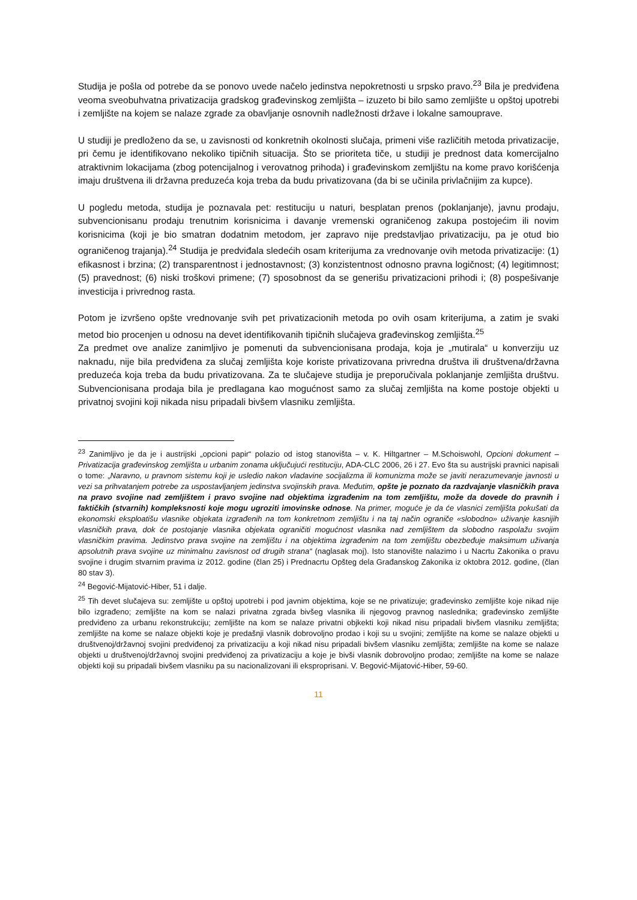Studija je pošla od potrebe da se ponovo uvede načelo jedinstva nepokretnosti u srpsko pravo.<sup>23</sup> Bila je predviđena veoma sveobuhvatna privatizacija gradskog građevinskog zemljišta – izuzeto bi bilo samo zemljište u opštoj upotrebi i zemljište na kojem se nalaze zgrade za obavljanje osnovnih nadležnosti države i lokalne samouprave.
U studiji je predloženo da se, u zavisnosti od konkretnih okolnosti slučaja, primeni više različitih metoda privatizacije, pri čemu je identifikovano nekoliko tipičnih situacija. Što se prioriteta tiče, u studiji je prednost data komercijalno atraktivnim lokacijama (zbog potencijalnog i verovatnog prihoda) i građevinskom zemljištu na kome pravo korišćenja imaju društvena ili državna preduzeća koja treba da budu privatizovana (da bi se učinila privlačnijim za kupce).
U pogledu metoda, studija je poznavala pet: restituciju u naturi, besplatan prenos (poklanjanje), javnu prodaju, subvencionisanu prodaju trenutnim korisnicima i davanje vremenski ograničenog zakupa postojećim ili novim korisnicima (koji je bio smatran dodatnim metodom, jer zapravo nije predstavljao privatizaciju, pa je otud bio ograničenog trajanja).<sup>24</sup> Studija je predviđala sledećih osam kriterijuma za vrednovanje ovih metoda privatizacije: (1) efikasnost i brzina; (2) transparentnost i jednostavnost; (3) konzistentnost odnosno pravna logičnost; (4) legitimnost; (5) pravednost; (6) niski troškovi primene; (7) sposobnost da se generišu privatizacioni prihodi i; (8) pospešivanje investicija i privrednog rasta.
Potom je izvršeno opšte vrednovanje svih pet privatizacionih metoda po ovih osam kriterijuma, a zatim je svaki metod bio procenjen u odnosu na devet identifikovanih tipičnih slučajeva građevinskog zemljišta.<sup>25</sup>
Za predmet ove analize zanimljivo je pomenuti da subvencionisana prodaja, koja je „mutirala“ u konverziju uz naknadu, nije bila predviđena za slučaj zemljišta koje koriste privatizovana privredna društva ili društvena/državna preduzeća koja treba da budu privatizovana. Za te slučajeve studija je preporučivala poklanjanje zemljišta društvu. Subvencionisana prodaja bila je predlagana kao mogućnost samo za slučaj zemljišta na kome postoje objekti u privatnoj svojini koji nikada nisu pripadali bivšem vlasniku zemljišta.
<sup>23</sup> Zanimljivo je da je i austrijski „opcioni papir“ polazio od istog stanovišta – v. K. Hiltgartner – M.Schoiswohl, Opcioni dokument – Privatizacija građevinskog zemljišta u urbanim zonama uključujući restituciju, ADA-CLC 2006, 26 i 27. Evo šta su austrijski pravnici napisali o tome: „Naravno, u pravnom sistemu koji je usledio nakon vladavine socijalizma ili komunizma može se javiti nerazumevanje javnosti u vezi sa prihvatanjem potrebe za uspostavljanjem jedinstva svojinskih prava. Međutim, opšte je poznato da razdvajanje vlasničkih prava na pravo svojine nad zemljištem i pravo svojine nad objektima izgrađenim na tom zemljištu, može da dovede do pravnih i faktičkih (stvarnih) kompleksnosti koje mogu ugroziti imovinske odnose. Na primer, moguće je da će vlasnici zemljišta pokušati da ekonomski eksploatišu vlasnike objekata izgrađenih na tom konkretnom zemljištu i na taj način ograniče «slobodno» uživanje kasnijih vlasničkih prava, dok će postojanje vlasnika objekata ograničiti mogućnost vlasnika nad zemljištem da slobodno raspolažu svojim vlasničkim pravima. Jedinstvo prava svojine na zemljištu i na objektima izgrađenim na tom zemljištu obezbeđuje maksimum uživanja apsolutnih prava svojine uz minimalnu zavisnost od drugih strana“ (naglasak moj). Isto stanovište nalazimo i u Nacrtu Zakonika o pravu svojine i drugim stvarnim pravima iz 2012. godine (član 25) i Prednacrtu Opšteg dela Građanskog Zakonika iz oktobra 2012. godine, (član 80 stav 3).
<sup>24</sup> Begović-Mijatović-Hiber, 51 i dalje.
<sup>25</sup> Tih devet slučajeva su: zemljište u opštoj upotrebi i pod javnim objektima, koje se ne privatizuje; građevinsko zemljište koje nikad nije bilo izgrađeno; zemljište na kom se nalazi privatna zgrada bivšeg vlasnika ili njegovog pravnog naslednika; građevinsko zemljište predviđeno za urbanu rekonstrukciju; zemljište na kom se nalaze privatni objkekti koji nikad nisu pripadali bivšem vlasniku zemljišta; zemljište na kome se nalaze objekti koje je predašnji vlasnik dobrovoljno prodao i koji su u svojini; zemljište na kome se nalaze objekti u društvenoj/državnoj svojini predviđenoj za privatizaciju a koji nikad nisu pripadali bivšem vlasniku zemljišta; zemljište na kome se nalaze objekti u društvenoj/državnoj svojini predviđenoj za privatizaciju a koje je bivši vlasnik dobrovoljno prodao; zemljište na kome se nalaze objekti koji su pripadali bivšem vlasniku pa su nacionalizovani ili eksproprisani. V. Begović-Mijatović-Hiber, 59-60.
11